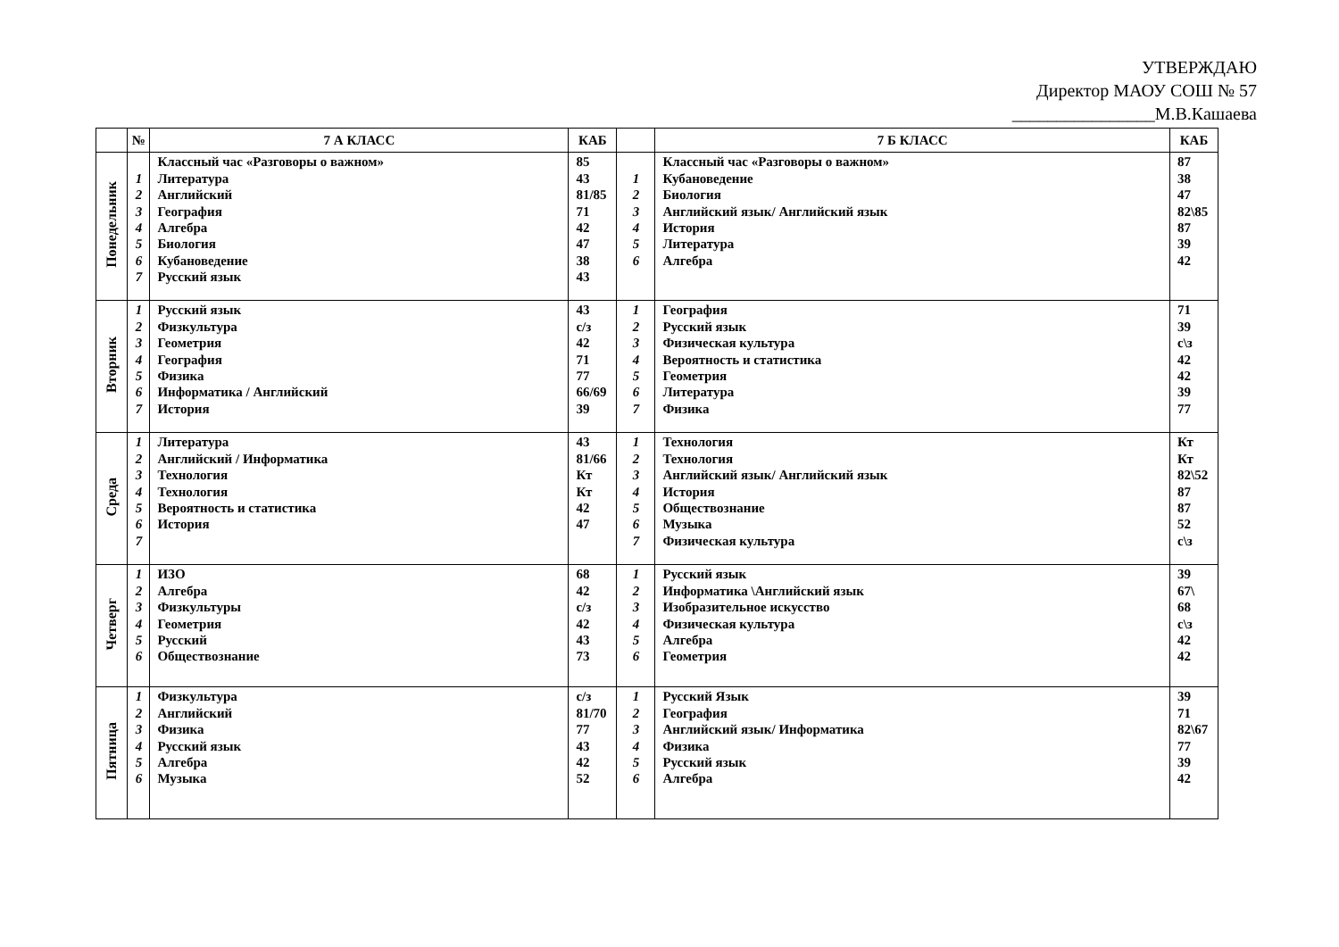УТВЕРЖДАЮ
Директор МАОУ СОШ № 57
________________М.В.Кашаева
| | № | 7 А КЛАСС | КАБ | | 7 Б КЛАСС | КАБ |
| --- | --- | --- | --- | --- | --- | --- |
| Понедельник | 1 2 3 4 5 6 7 | Классный час «Разговоры о важном» Литература Английский География Алгебра Биология Кубановедение Русский язык | 85 43 81/85 71 42 47 38 43 | 1 2 3 4 5 6 | Классный час «Разговоры о важном» Кубановедение Биология Английский язык/ Английский язык История Литература Алгебра | 87 38 47 82\85 87 39 42 |
| Вторник | 1 2 3 4 5 6 7 | Русский язык Физкультура Геометрия География Физика Информатика / Английский История | 43 с/з 42 71 77 66/69 39 | 1 2 3 4 5 6 7 | География Русский язык Физическая культура Вероятность и статистика Геометрия Литература Физика | 71 39 с\з 42 42 39 77 |
| Среда | 1 2 3 4 5 6 7 | Литература Английский / Информатика Технология Технология Вероятность и статистика История | 43 81/66 Кт Кт 42 47 | 1 2 3 4 5 6 7 | Технология Технология Английский язык/ Английский язык История Обществознание Музыка Физическая культура | Кт Кт 82\52 87 87 52 с\з |
| Четверг | 1 2 3 4 5 6 | ИЗО Алгебра Физкультуры Геометрия Русский Обществознание | 68 42 с/з 42 43 73 | 1 2 3 4 5 6 | Русский язык Информатика \Английский язык Изобразительное искусство Физическая культура Алгебра Геометрия | 39 67\ 68 с\з 42 42 |
| Пятница | 1 2 3 4 5 6 | Физкультура Английский Физика Русский язык Алгебра Музыка | с/з 81/70 77 43 42 52 | 1 2 3 4 5 6 | Русский Язык География Английский язык/ Информатика Физика Русский язык Алгебра | 39 71 82\67 77 39 42 |